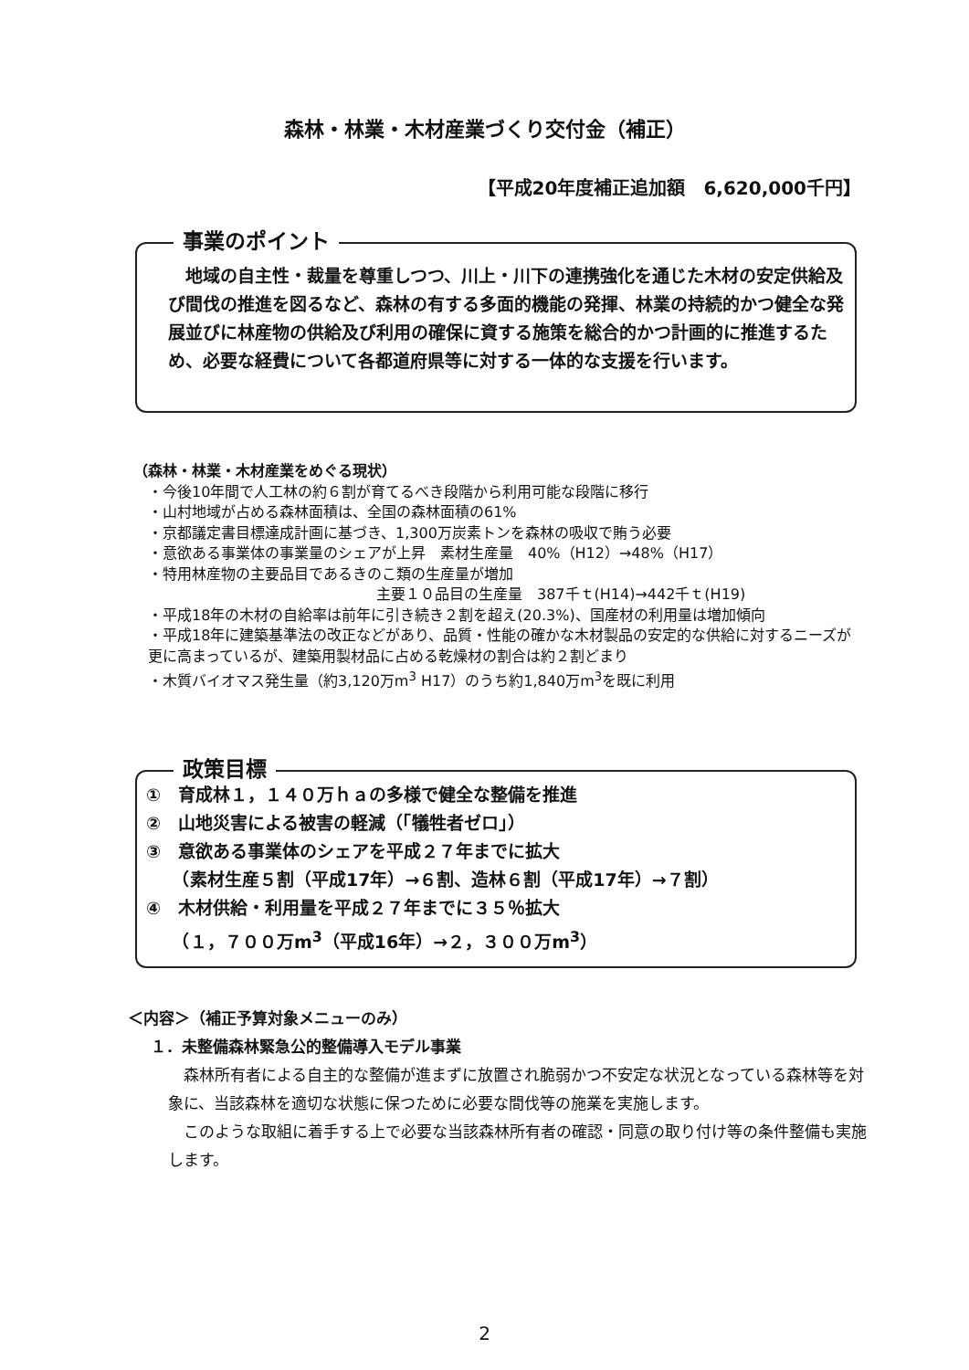森林・林業・木材産業づくり交付金（補正）
【平成20年度補正追加額　6,620,000千円】
事業のポイント
地域の自主性・裁量を尊重しつつ、川上・川下の連携強化を通じた木材の安定供給及び間伐の推進を図るなど、森林の有する多面的機能の発揮、林業の持続的かつ健全な発展並びに林産物の供給及び利用の確保に資する施策を総合的かつ計画的に推進するため、必要な経費について各都道府県等に対する一体的な支援を行います。
（森林・林業・木材産業をめぐる現状）
・今後10年間で人工林の約６割が育てるべき段階から利用可能な段階に移行
・山村地域が占める森林面積は、全国の森林面積の61%
・京都議定書目標達成計画に基づき、1,300万炭素トンを森林の吸収で賄う必要
・意欲ある事業体の事業量のシェアが上昇　素材生産量　40%（H12）→48%（H17）
・特用林産物の主要品目であるきのこ類の生産量が増加
主要１０品目の生産量　387千ｔ(H14)→442千ｔ(H19)
・平成18年の木材の自給率は前年に引き続き２割を超え(20.3%)、国産材の利用量は増加傾向
・平成18年に建築基準法の改正などがあり、品質・性能の確かな木材製品の安定的な供給に対するニーズが更に高まっているが、建築用製材品に占める乾燥材の割合は約２割どまり
・木質バイオマス発生量（約3,120万m<sup>3</sup> H17）のうち約1,840万m<sup>3</sup>を既に利用
政策目標
①　育成林１，１４０万ｈａの多様で健全な整備を推進
②　山地災害による被害の軽減（「犠牲者ゼロ」）
③　意欲ある事業体のシェアを平成２７年までに拡大
　　（素材生産５割（平成17年）→６割、造林６割（平成17年）→７割）
④　木材供給・利用量を平成２７年までに３５％拡大
　　（１，７００万m<sup>3</sup>（平成16年）→２，３００万m<sup>3</sup>）
＜内容＞（補正予算対象メニューのみ）
１．未整備森林緊急公的整備導入モデル事業
森林所有者による自主的な整備が進まずに放置され脆弱かつ不安定な状況となっている森林等を対象に、当該森林を適切な状態に保つために必要な間伐等の施業を実施します。
このような取組に着手する上で必要な当該森林所有者の確認・同意の取り付け等の条件整備も実施します。
2